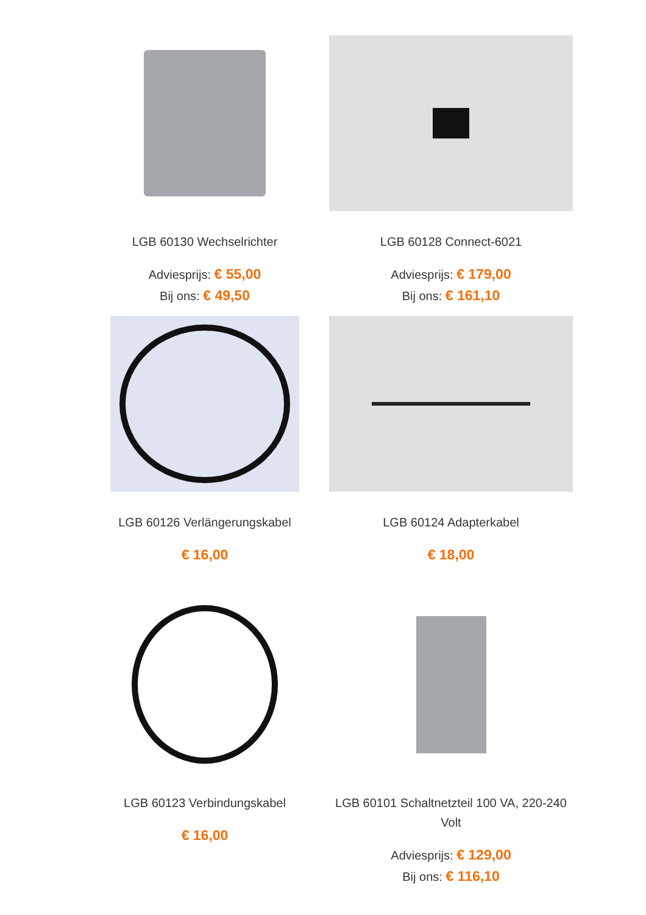LGB 60130 Wechselrichter
Adviesprijs: € 55,00
Bij ons: € 49,50
LGB 60128 Connect-6021
Adviesprijs: € 179,00
Bij ons: € 161,10
LGB 60126 Verlängerungskabel
€ 16,00
LGB 60124 Adapterkabel
€ 18,00
LGB 60123 Verbindungskabel
€ 16,00
LGB 60101 Schaltnetzteil 100 VA, 220-240 Volt
Adviesprijs: € 129,00
Bij ons: € 116,10